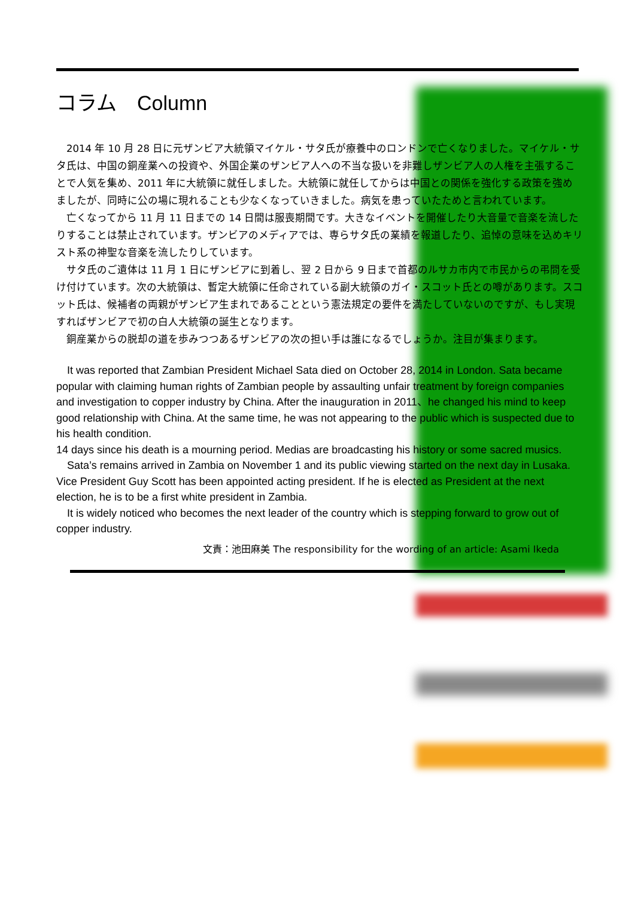コラム　Column
　2014 年 10 月 28 日に元ザンビア大統領マイケル・サタ氏が療養中のロンドンで亡くなりました。マイケル・サタ氏は、中国の銅産業への投資や、外国企業のザンビア人への不当な扱いを非難しザンビア人の人権を主張することで人気を集め、2011 年に大統領に就任しました。大統領に就任してからは中国との関係を強化する政策を強めましたが、同時に公の場に現れることも少なくなっていきました。病気を患っていたためと言われています。
　亡くなってから 11 月 11 日までの 14 日間は服喪期間です。大きなイベントを開催したり大音量で音楽を流したりすることは禁止されています。ザンビアのメディアでは、専らサタ氏の業績を報道したり、追悼の意味を込めキリスト系の神聖な音楽を流したりしています。
　サタ氏のご遺体は 11 月 1 日にザンビアに到着し、翌 2 日から 9 日まで首都のルサカ市内で市民からの弔問を受け付けています。次の大統領は、暫定大統領に任命されている副大統領のガイ・スコット氏との噂があります。スコット氏は、候補者の両親がザンビア生まれであることという憲法規定の要件を満たしていないのですが、もし実現すればザンビアで初の白人大統領の誕生となります。
　銅産業からの脱却の道を歩みつつあるザンビアの次の担い手は誰になるでしょうか。注目が集まります。
　It was reported that Zambian President Michael Sata died on October 28, 2014 in London. Sata became popular with claiming human rights of Zambian people by assaulting unfair treatment by foreign companies and investigation to copper industry by China. After the inauguration in 2011、he changed his mind to keep good relationship with China. At the same time, he was not appearing to the public which is suspected due to his health condition.
14 days since his death is a mourning period. Medias are broadcasting his history or some sacred musics.
　Sata’s remains arrived in Zambia on November 1 and its public viewing started on the next day in Lusaka. Vice President Guy Scott has been appointed acting president. If he is elected as President at the next election, he is to be a first white president in Zambia.
　It is widely noticed who becomes the next leader of the country which is stepping forward to grow out of copper industry.
文責：池田麻美 The responsibility for the wording of an article: Asami Ikeda